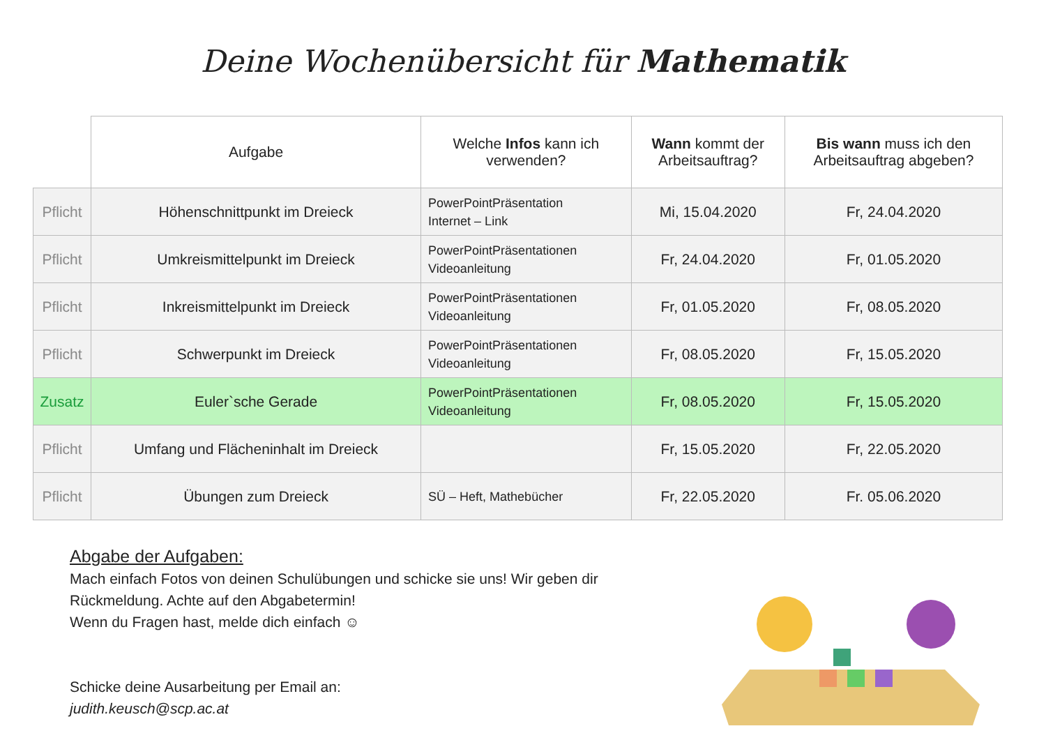Deine Wochenübersicht für Mathematik
| | Aufgabe | Welche Infos kann ich verwenden? | Wann kommt der Arbeitsauftrag? | Bis wann muss ich den Arbeitsauftrag abgeben? |
| --- | --- | --- | --- | --- |
| Pflicht | Höhenschnittpunkt im Dreieck | PowerPointPräsentation Internet – Link | Mi, 15.04.2020 | Fr, 24.04.2020 |
| Pflicht | Umkreismittelpunkt im Dreieck | PowerPointPräsentationen Videoanleitung | Fr, 24.04.2020 | Fr, 01.05.2020 |
| Pflicht | Inkreismittelpunkt im Dreieck | PowerPointPräsentationen Videoanleitung | Fr, 01.05.2020 | Fr, 08.05.2020 |
| Pflicht | Schwerpunkt im Dreieck | PowerPointPräsentationen Videoanleitung | Fr, 08.05.2020 | Fr, 15.05.2020 |
| Zusatz | Euler`sche Gerade | PowerPointPräsentationen Videoanleitung | Fr, 08.05.2020 | Fr, 15.05.2020 |
| Pflicht | Umfang und Flächeninhalt im Dreieck | | Fr, 15.05.2020 | Fr, 22.05.2020 |
| Pflicht | Übungen zum Dreieck | SÜ – Heft, Mathebücher | Fr, 22.05.2020 | Fr. 05.06.2020 |
Abgabe der Aufgaben:
Mach einfach Fotos von deinen Schulübungen und schicke sie uns! Wir geben dir Rückmeldung. Achte auf den Abgabetermin!
Wenn du Fragen hast, melde dich einfach ☺
Schicke deine Ausarbeitung per Email an:
judith.keusch@scp.ac.at